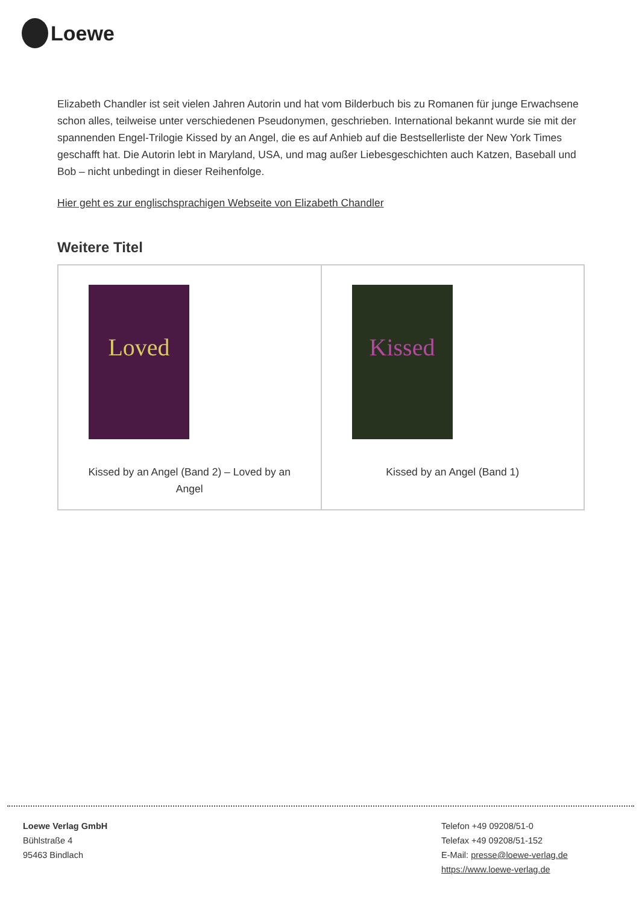Loewe
Elizabeth Chandler ist seit vielen Jahren Autorin und hat vom Bilderbuch bis zu Romanen für junge Erwachsene schon alles, teilweise unter verschiedenen Pseudonymen, geschrieben. International bekannt wurde sie mit der spannenden Engel-Trilogie Kissed by an Angel, die es auf Anhieb auf die Bestsellerliste der New York Times geschafft hat. Die Autorin lebt in Maryland, USA, und mag außer Liebesgeschichten auch Katzen, Baseball und Bob – nicht unbedingt in dieser Reihenfolge.
Hier geht es zur englischsprachigen Webseite von Elizabeth Chandler
Weitere Titel
| Loved Kissed by an Angel (Band 2) – Loved by an Angel | Kissed Kissed by an Angel (Band 1) |
Loewe Verlag GmbH
Bühlstraße 4
95463 Bindlach
Telefon +49 09208/51-0
Telefax +49 09208/51-152
E-Mail: presse@loewe-verlag.de
https://www.loewe-verlag.de